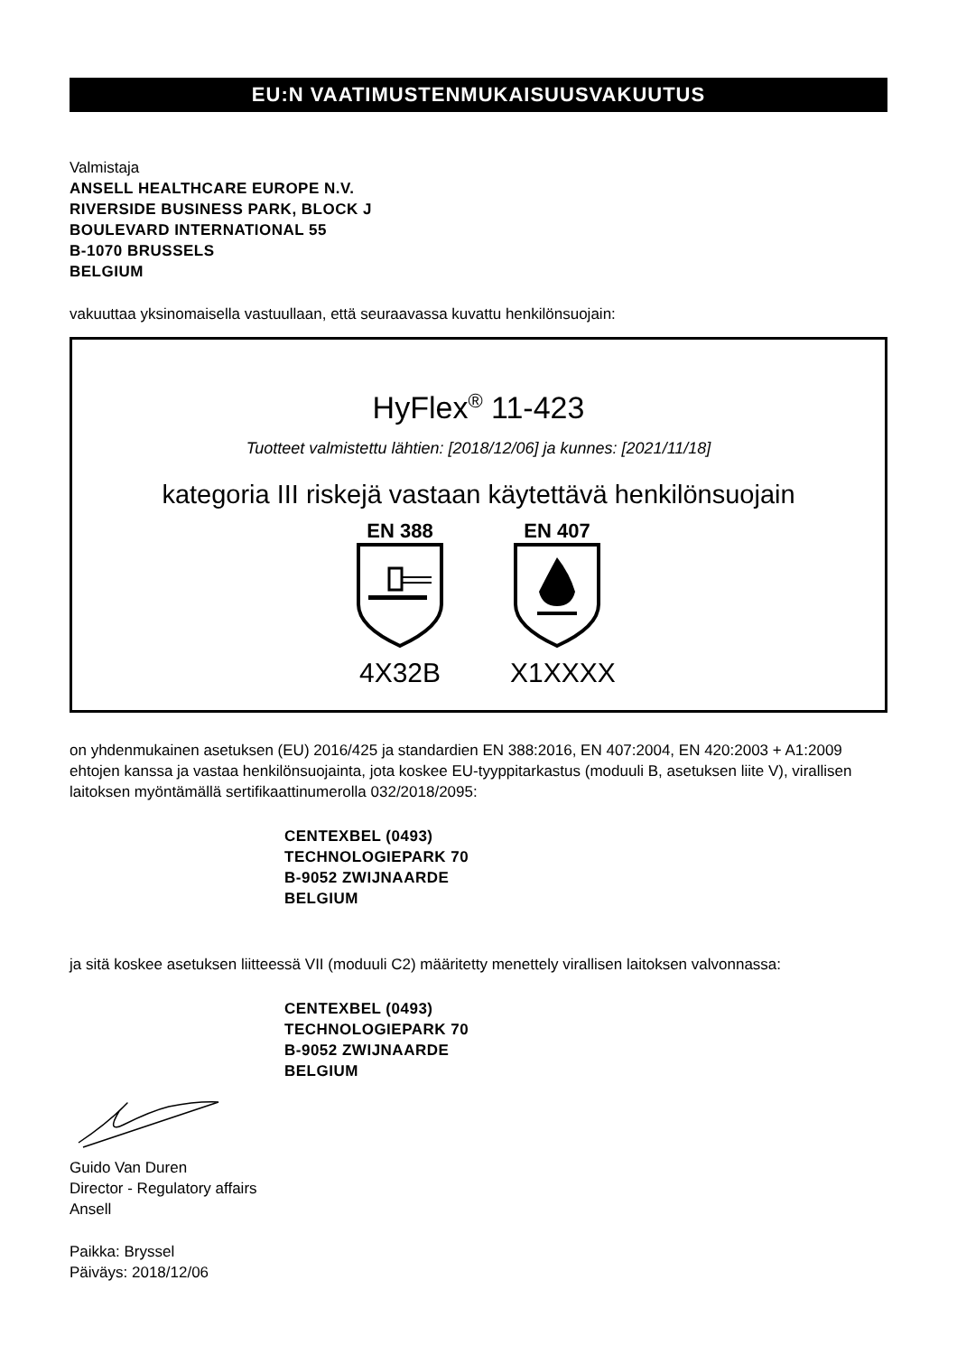EU:N VAATIMUSTENMUKAISUUSVAKUUTUS
Valmistaja
ANSELL HEALTHCARE EUROPE N.V.
RIVERSIDE BUSINESS PARK, BLOCK J
BOULEVARD INTERNATIONAL 55
B-1070 BRUSSELS
BELGIUM
vakuuttaa yksinomaisella vastuullaan, että seuraavassa kuvattu henkilönsuojain:
HyFlex<sup>®</sup> 11-423
Tuotteet valmistettu lähtien: [2018/12/06] ja kunnes: [2021/11/18]
kategoria III riskejä vastaan käytettävä henkilönsuojain
EN 388
4X32B
EN 407
X1XXXX
on yhdenmukainen asetuksen (EU) 2016/425 ja standardien EN 388:2016, EN 407:2004, EN 420:2003 + A1:2009 ehtojen kanssa ja vastaa henkilönsuojainta, jota koskee EU-tyyppitarkastus (moduuli B, asetuksen liite V), virallisen laitoksen myöntämällä sertifikaattinumerolla 032/2018/2095:
CENTEXBEL (0493)
TECHNOLOGIEPARK 70
B-9052 ZWIJNAARDE
BELGIUM
ja sitä koskee asetuksen liitteessä VII (moduuli C2) määritetty menettely virallisen laitoksen valvonnassa:
CENTEXBEL (0493)
TECHNOLOGIEPARK 70
B-9052 ZWIJNAARDE
BELGIUM
Guido Van Duren
Director - Regulatory affairs
Ansell
Paikka: Bryssel
Päiväys: 2018/12/06